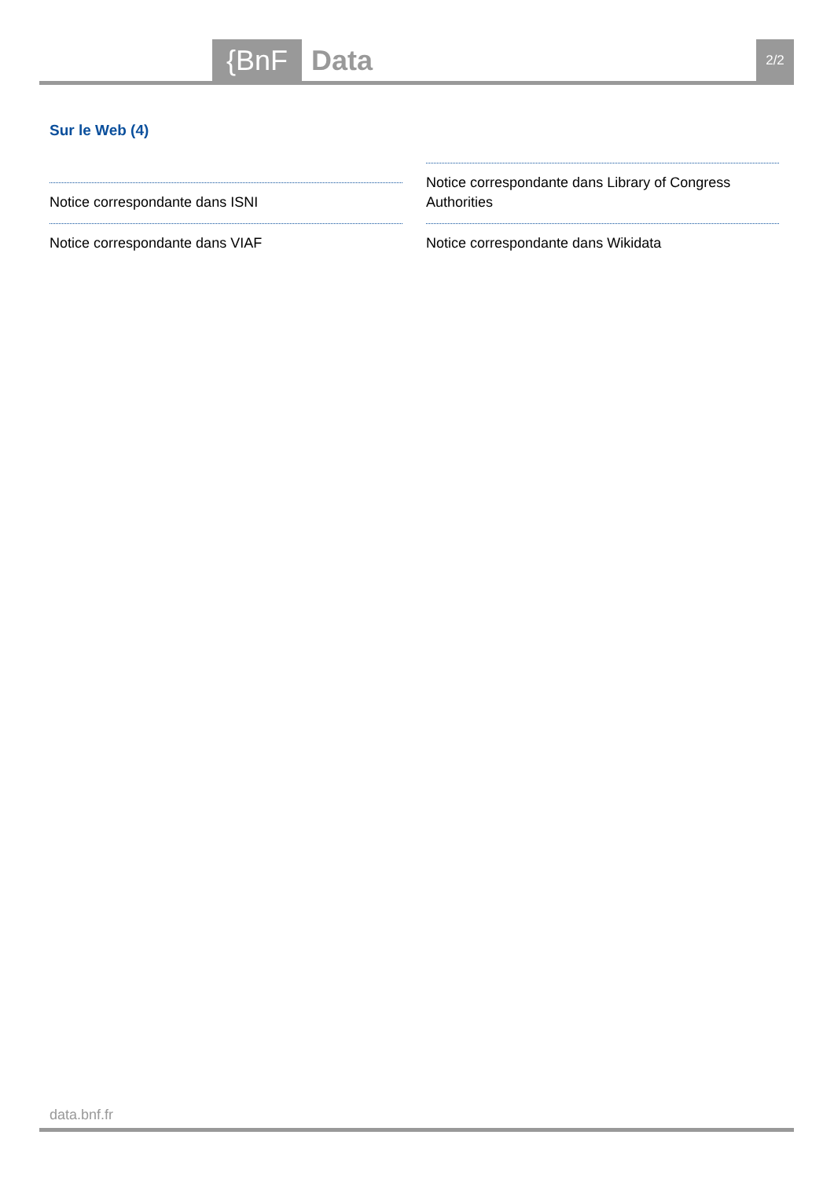{BnF Data 2/2
Sur le Web (4)
Notice correspondante dans ISNI
Notice correspondante dans VIAF
Notice correspondante dans Library of Congress Authorities
Notice correspondante dans Wikidata
data.bnf.fr